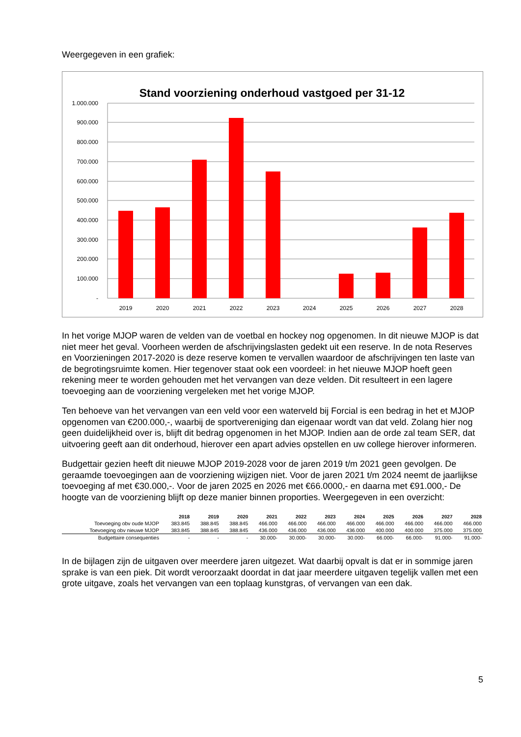Weergegeven in een grafiek:
Stand voorziening onderhoud vastgoed per 31-12
1.000.000
900.000
800.000
700.000
600.000
500.000
400.000
300.000
200.000
100.000
-
2019
2020
2021
2022
2023
2024
2025
2026
2027
2028
In het vorige MJOP waren de velden van de voetbal en hockey nog opgenomen. In dit nieuwe MJOP is dat niet meer het geval. Voorheen werden de afschrijvingslasten gedekt uit een reserve. In de nota Reserves en Voorzieningen 2017-2020 is deze reserve komen te vervallen waardoor de afschrijvingen ten laste van de begrotingsruimte komen. Hier tegenover staat ook een voordeel: in het nieuwe MJOP hoeft geen rekening meer te worden gehouden met het vervangen van deze velden. Dit resulteert in een lagere toevoeging aan de voorziening vergeleken met het vorige MJOP.
Ten behoeve van het vervangen van een veld voor een waterveld bij Forcial is een bedrag in het et MJOP opgenomen van €200.000,-, waarbij de sportvereniging dan eigenaar wordt van dat veld. Zolang hier nog geen duidelijkheid over is, blijft dit bedrag opgenomen in het MJOP. Indien aan de orde zal team SER, dat uitvoering geeft aan dit onderhoud, hierover een apart advies opstellen en uw college hierover informeren.
Budgettair gezien heeft dit nieuwe MJOP 2019-2028 voor de jaren 2019 t/m 2021 geen gevolgen. De geraamde toevoegingen aan de voorziening wijzigen niet. Voor de jaren 2021 t/m 2024 neemt de jaarlijkse toevoeging af met €30.000,-. Voor de jaren 2025 en 2026 met €66.0000,- en daarna met €91.000,- De hoogte van de voorziening blijft op deze manier binnen proporties. Weergegeven in een overzicht:
| | 2018 | 2019 | 2020 | 2021 | 2022 | 2023 | 2024 | 2025 | 2026 | 2027 | 2028 |
| --- | --- | --- | --- | --- | --- | --- | --- | --- | --- | --- | --- |
| Toevoeging obv oude MJOP | 383.845 | 388.845 | 388.845 | 466.000 | 466.000 | 466.000 | 466.000 | 466.000 | 466.000 | 466.000 | 466.000 |
| Toevoeging obv nieuwe MJOP | 383.845 | 388.845 | 388.845 | 436.000 | 436.000 | 436.000 | 436.000 | 400.000 | 400.000 | 375.000 | 375.000 |
| Budgettaire consequenties | - | - | - | 30.000- | 30.000- | 30.000- | 30.000- | 66.000- | 66.000- | 91.000- | 91.000- |
In de bijlagen zijn de uitgaven over meerdere jaren uitgezet. Wat daarbij opvalt is dat er in sommige jaren sprake is van een piek. Dit wordt veroorzaakt doordat in dat jaar meerdere uitgaven tegelijk vallen met een grote uitgave, zoals het vervangen van een toplaag kunstgras, of vervangen van een dak.
5